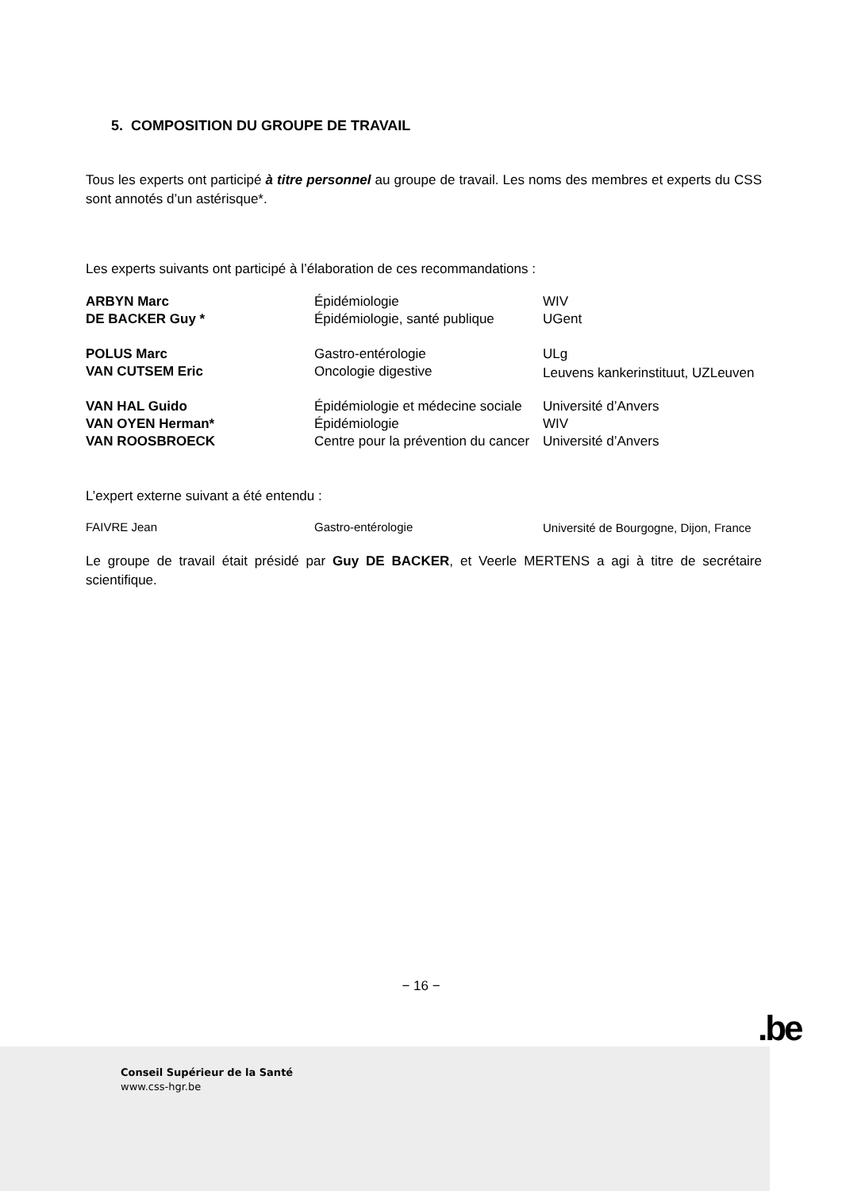5. COMPOSITION DU GROUPE DE TRAVAIL
Tous les experts ont participé à titre personnel au groupe de travail. Les noms des membres et experts du CSS sont annotés d’un astérisque*.
Les experts suivants ont participé à l’élaboration de ces recommandations :
| ARBYN Marc | Épidémiologie | WIV |
| DE BACKER Guy * | Épidémiologie, santé publique | UGent |
| POLUS Marc | Gastro-entérologie | ULg |
| VAN CUTSEM Eric | Oncologie digestive | Leuvens kankerinstituut, UZLeuven |
| VAN HAL Guido | Épidémiologie et médecine sociale | Université d’Anvers |
| VAN OYEN Herman* | Épidémiologie | WIV |
| VAN ROOSBROECK | Centre pour la prévention du cancer | Université d’Anvers |
L’expert externe suivant a été entendu :
| FAIVRE Jean | Gastro-entérologie | Université de Bourgogne, Dijon, France |
Le groupe de travail était présidé par Guy DE BACKER, et Veerle MERTENS a agi à titre de secrétaire scientifique.
− 16 −
.be
Conseil Supérieur de la Santé
www.css-hgr.be